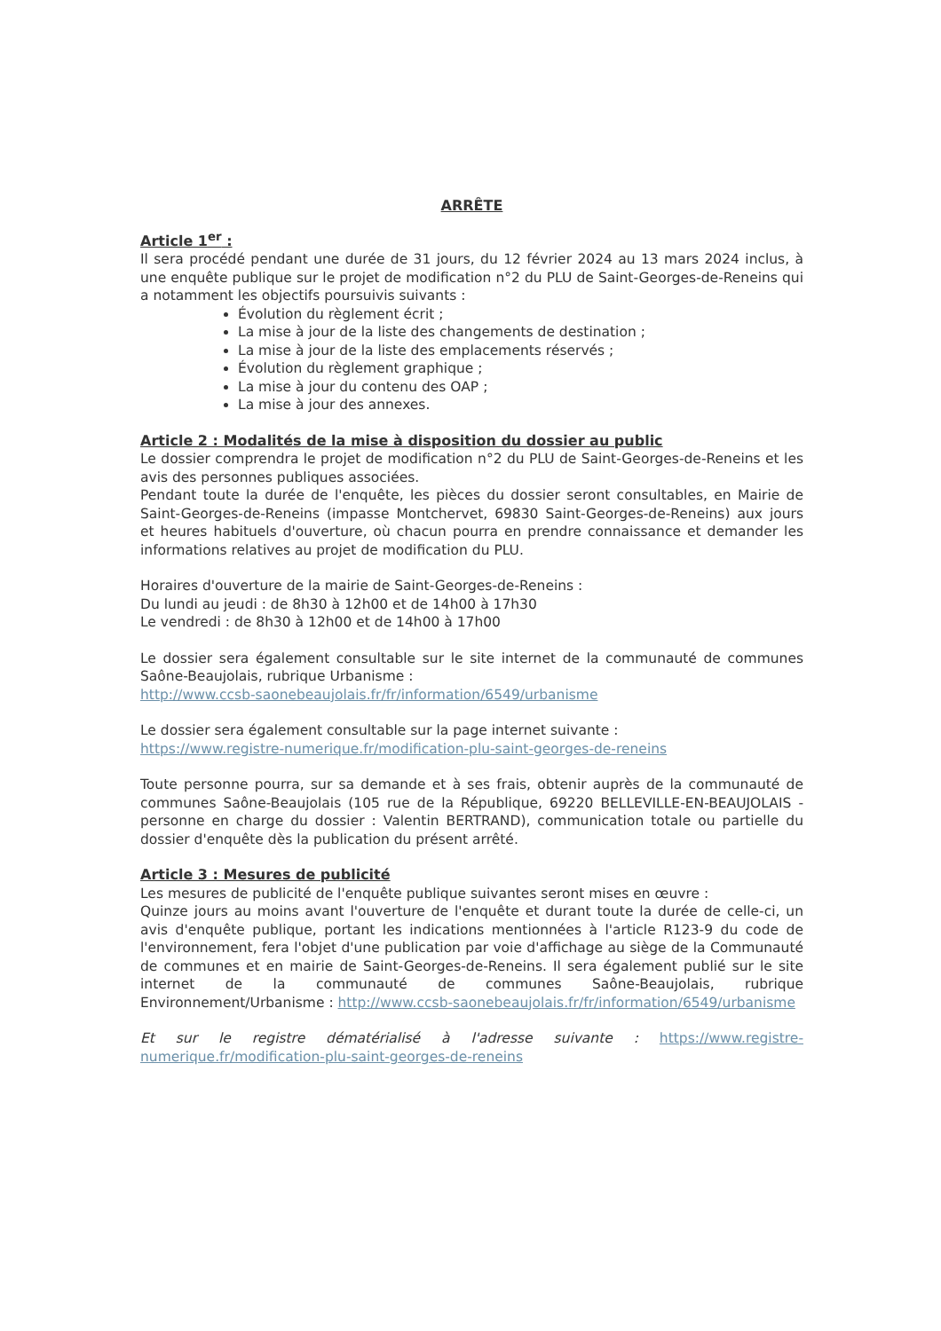ARRÊTE
Article 1<sup>er</sup> :
Il sera procédé pendant une durée de 31 jours, du 12 février 2024 au 13 mars 2024 inclus, à une enquête publique sur le projet de modification n°2 du PLU de Saint-Georges-de-Reneins qui a notamment les objectifs poursuivis suivants :
Évolution du règlement écrit ;
La mise à jour de la liste des changements de destination ;
La mise à jour de la liste des emplacements réservés ;
Évolution du règlement graphique ;
La mise à jour du contenu des OAP ;
La mise à jour des annexes.
Article 2 : Modalités de la mise à disposition du dossier au public
Le dossier comprendra le projet de modification n°2 du PLU de Saint-Georges-de-Reneins et les avis des personnes publiques associées.
Pendant toute la durée de l'enquête, les pièces du dossier seront consultables, en Mairie de Saint-Georges-de-Reneins (impasse Montchervet, 69830 Saint-Georges-de-Reneins) aux jours et heures habituels d'ouverture, où chacun pourra en prendre connaissance et demander les informations relatives au projet de modification du PLU.
Horaires d'ouverture de la mairie de Saint-Georges-de-Reneins :
Du lundi au jeudi : de 8h30 à 12h00 et de 14h00 à 17h30
Le vendredi : de 8h30 à 12h00 et de 14h00 à 17h00
Le dossier sera également consultable sur le site internet de la communauté de communes Saône-Beaujolais, rubrique Urbanisme :
http://www.ccsb-saonebeaujolais.fr/fr/information/6549/urbanisme
Le dossier sera également consultable sur la page internet suivante :
https://www.registre-numerique.fr/modification-plu-saint-georges-de-reneins
Toute personne pourra, sur sa demande et à ses frais, obtenir auprès de la communauté de communes Saône-Beaujolais (105 rue de la République, 69220 BELLEVILLE-EN-BEAUJOLAIS - personne en charge du dossier : Valentin BERTRAND), communication totale ou partielle du dossier d'enquête dès la publication du présent arrêté.
Article 3 : Mesures de publicité
Les mesures de publicité de l'enquête publique suivantes seront mises en œuvre :
Quinze jours au moins avant l'ouverture de l'enquête et durant toute la durée de celle-ci, un avis d'enquête publique, portant les indications mentionnées à l'article R123-9 du code de l'environnement, fera l'objet d'une publication par voie d'affichage au siège de la Communauté de communes et en mairie de Saint-Georges-de-Reneins. Il sera également publié sur le site internet de la communauté de communes Saône-Beaujolais, rubrique Environnement/Urbanisme : http://www.ccsb-saonebeaujolais.fr/fr/information/6549/urbanisme
Et sur le registre dématérialisé à l'adresse suivante : https://www.registre-numerique.fr/modification-plu-saint-georges-de-reneins